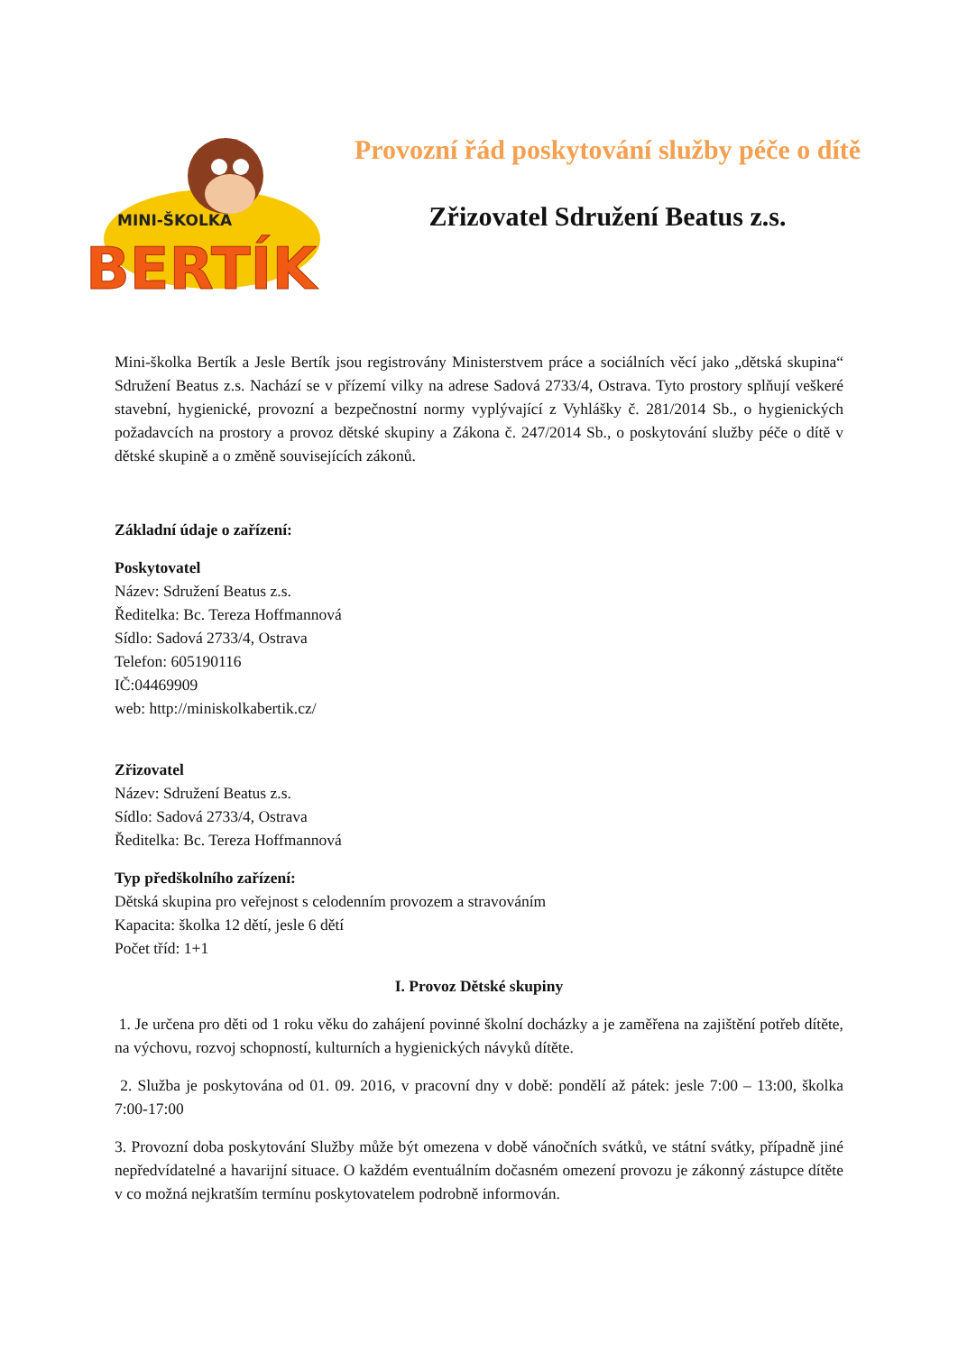MINI-ŠKOLKA
BERTÍK
Provozní řád poskytování služby péče o dítě
Zřizovatel Sdružení Beatus z.s.
Mini-školka Bertík a Jesle Bertík jsou registrovány Ministerstvem práce a sociálních věcí jako „dětská skupina“ Sdružení Beatus z.s. Nachází se v přízemí vilky na adrese Sadová 2733/4, Ostrava. Tyto prostory splňují veškeré stavební, hygienické, provozní a bezpečnostní normy vyplývající z Vyhlášky č. 281/2014 Sb., o hygienických požadavcích na prostory a provoz dětské skupiny a Zákona č. 247/2014 Sb., o poskytování služby péče o dítě v dětské skupině a o změně souvisejících zákonů.
Základní údaje o zařízení:
Poskytovatel
Název: Sdružení Beatus z.s.
Ředitelka: Bc. Tereza Hoffmannová
Sídlo: Sadová 2733/4, Ostrava
Telefon: 605190116
IČ:04469909
web: http://miniskolkabertik.cz/
Zřizovatel
Název: Sdružení Beatus z.s.
Sídlo: Sadová 2733/4, Ostrava
Ředitelka: Bc. Tereza Hoffmannová
Typ předškolního zařízení:
Dětská skupina pro veřejnost s celodenním provozem a stravováním
Kapacita: školka 12 dětí, jesle 6 dětí
Počet tříd: 1+1
I. Provoz Dětské skupiny
1. Je určena pro děti od 1 roku věku do zahájení povinné školní docházky a je zaměřena na zajištění potřeb dítěte, na výchovu, rozvoj schopností, kulturních a hygienických návyků dítěte.
2. Služba je poskytována od 01. 09. 2016, v pracovní dny v době: pondělí až pátek: jesle 7:00 – 13:00, školka 7:00-17:00
3. Provozní doba poskytování Služby může být omezena v době vánočních svátků, ve státní svátky, případně jiné nepředvídatelné a havarijní situace. O každém eventuálním dočasném omezení provozu je zákonný zástupce dítěte v co možná nejkratším termínu poskytovatelem podrobně informován.